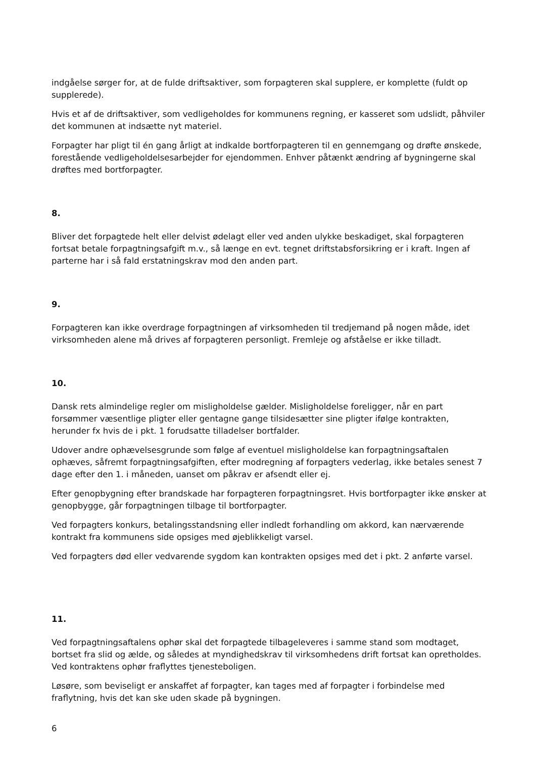indgåelse sørger for, at de fulde driftsaktiver, som forpagteren skal supplere, er komplette (fuldt op supplerede).
Hvis et af de driftsaktiver, som vedligeholdes for kommunens regning, er kasseret som udslidt, påhviler det kommunen at indsætte nyt materiel.
Forpagter har pligt til én gang årligt at indkalde bortforpagteren til en gennemgang og drøfte ønskede, forestående vedligeholdelsesarbejder for ejendommen. Enhver påtænkt ændring af bygningerne skal drøftes med bortforpagter.
8.
Bliver det forpagtede helt eller delvist ødelagt eller ved anden ulykke beskadiget, skal forpagteren fortsat betale forpagtningsafgift m.v., så længe en evt. tegnet driftstabsforsikring er i kraft. Ingen af parterne har i så fald erstatningskrav mod den anden part.
9.
Forpagteren kan ikke overdrage forpagtningen af virksomheden til tredjemand på nogen måde, idet virksomheden alene må drives af forpagteren personligt. Fremleje og afståelse er ikke tilladt.
10.
Dansk rets almindelige regler om misligholdelse gælder. Misligholdelse foreligger, når en part forsømmer væsentlige pligter eller gentagne gange tilsidesætter sine pligter ifølge kontrakten, herunder fx hvis de i pkt. 1 forudsatte tilladelser bortfalder.
Udover andre ophævelsesgrunde som følge af eventuel misligholdelse kan forpagtningsaftalen ophæves, såfremt forpagtningsafgiften, efter modregning af forpagters vederlag, ikke betales senest 7 dage efter den 1. i måneden, uanset om påkrav er afsendt eller ej.
Efter genopbygning efter brandskade har forpagteren forpagtningsret. Hvis bortforpagter ikke ønsker at genopbygge, går forpagtningen tilbage til bortforpagter.
Ved forpagters konkurs, betalingsstandsning eller indledt forhandling om akkord, kan nærværende kontrakt fra kommunens side opsiges med øjeblikkeligt varsel.
Ved forpagters død eller vedvarende sygdom kan kontrakten opsiges med det i pkt. 2 anførte varsel.
11.
Ved forpagtningsaftalens ophør skal det forpagtede tilbageleveres i samme stand som modtaget, bortset fra slid og ælde, og således at myndighedskrav til virksomhedens drift fortsat kan opretholdes. Ved kontraktens ophør fraflyttes tjenesteboligen.
Løsøre, som beviseligt er anskaffet af forpagter, kan tages med af forpagter i forbindelse med fraflytning, hvis det kan ske uden skade på bygningen.
6